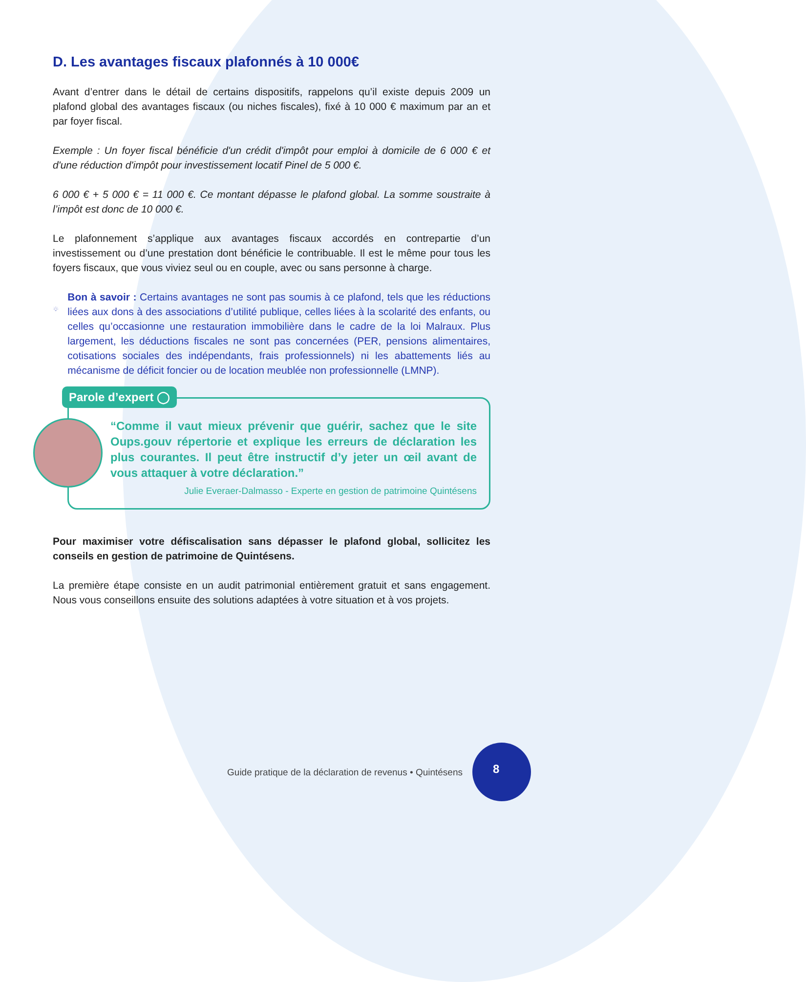D. Les avantages fiscaux plafonnés à 10 000€
Avant d’entrer dans le détail de certains dispositifs, rappelons qu’il existe depuis 2009 un plafond global des avantages fiscaux (ou niches fiscales), fixé à 10 000 € maximum par an et par foyer fiscal.
Exemple : Un foyer fiscal bénéficie d'un crédit d'impôt pour emploi à domicile de 6 000 € et d'une réduction d'impôt pour investissement locatif Pinel de 5 000 €.
6 000 € + 5 000 € = 11 000 €. Ce montant dépasse le plafond global. La somme soustraite à l’impôt est donc de 10 000 €.
Le plafonnement s’applique aux avantages fiscaux accordés en contrepartie d’un investissement ou d’une prestation dont bénéficie le contribuable. Il est le même pour tous les foyers fiscaux, que vous viviez seul ou en couple, avec ou sans personne à charge.
Bon à savoir : Certains avantages ne sont pas soumis à ce plafond, tels que les réductions liées aux dons à des associations d’utilité publique, celles liées à la scolarité des enfants, ou celles qu’occasionne une restauration immobilière dans le cadre de la loi Malraux. Plus largement, les déductions fiscales ne sont pas concernées (PER, pensions alimentaires, cotisations sociales des indépendants, frais professionnels) ni les abattements liés au mécanisme de déficit foncier ou de location meublée non professionnelle (LMNP).
Parole d’expert ◯
“Comme il vaut mieux prévenir que guérir, sachez que le site Oups.gouv répertorie et explique les erreurs de déclaration les plus courantes. Il peut être instructif d’y jeter un œil avant de vous attaquer à votre déclaration.”
Julie Everaer-Dalmasso - Experte en gestion de patrimoine Quintésens
Pour maximiser votre défiscalisation sans dépasser le plafond global, sollicitez les conseils en gestion de patrimoine de Quintésens.
La première étape consiste en un audit patrimonial entièrement gratuit et sans engagement. Nous vous conseillons ensuite des solutions adaptées à votre situation et à vos projets.
Guide pratique de la déclaration de revenus • Quintésens
8